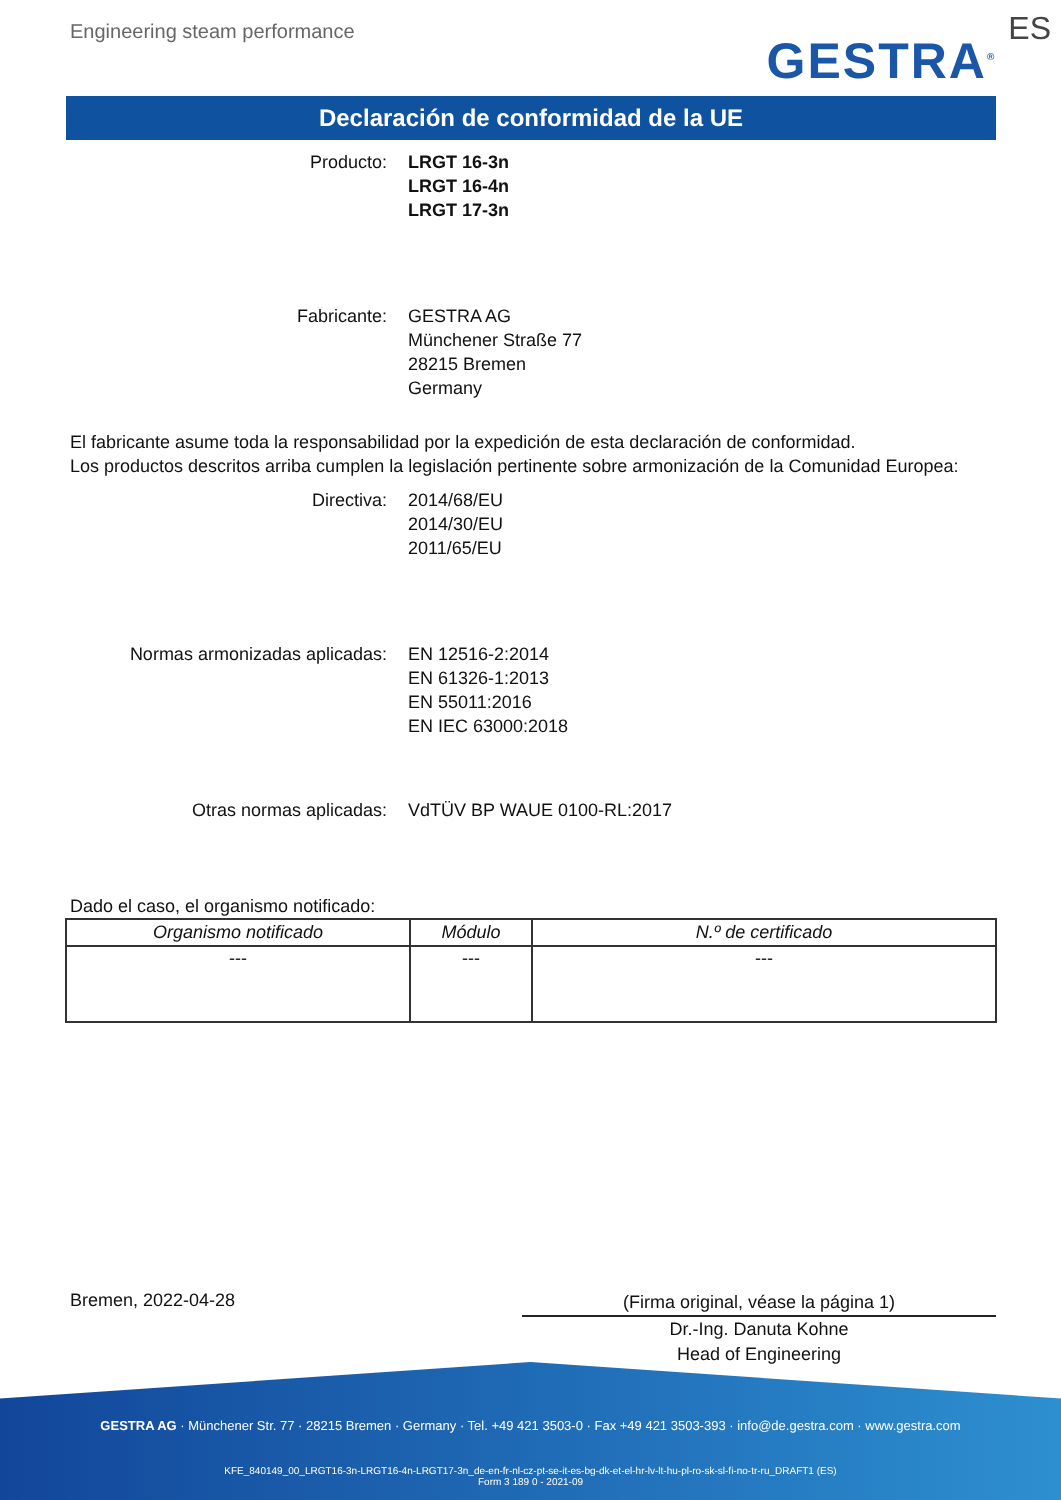Engineering steam performance
GESTRA<sup>®</sup> ES
Declaración de conformidad de la UE
Producto: LRGT 16-3n
LRGT 16-4n
LRGT 17-3n
Fabricante: GESTRA AG
Münchener Straße 77
28215 Bremen
Germany
El fabricante asume toda la responsabilidad por la expedición de esta declaración de conformidad.
Los productos descritos arriba cumplen la legislación pertinente sobre armonización de la Comunidad Europea:
Directiva: 2014/68/EU
2014/30/EU
2011/65/EU
Normas armonizadas aplicadas: EN 12516-2:2014
EN 61326-1:2013
EN 55011:2016
EN IEC 63000:2018
Otras normas aplicadas: VdTÜV BP WAUE 0100-RL:2017
Dado el caso, el organismo notificado:
| Organismo notificado | Módulo | N.º de certificado |
| --- | --- | --- |
| --- | --- | --- |
Bremen, 2022-04-28
(Firma original, véase la página 1)
Dr.-Ing. Danuta Kohne
Head of Engineering
GESTRA AG · Münchener Str. 77 · 28215 Bremen · Germany · Tel. +49 421 3503-0 · Fax +49 421 3503-393 · info@de.gestra.com · www.gestra.com
KFE_840149_00_LRGT16-3n-LRGT16-4n-LRGT17-3n_de-en-fr-nl-cz-pt-se-it-es-bg-dk-et-el-hr-lv-lt-hu-pl-ro-sk-sl-fi-no-tr-ru_DRAFT1 (ES)
Form 3 189 0 - 2021-09